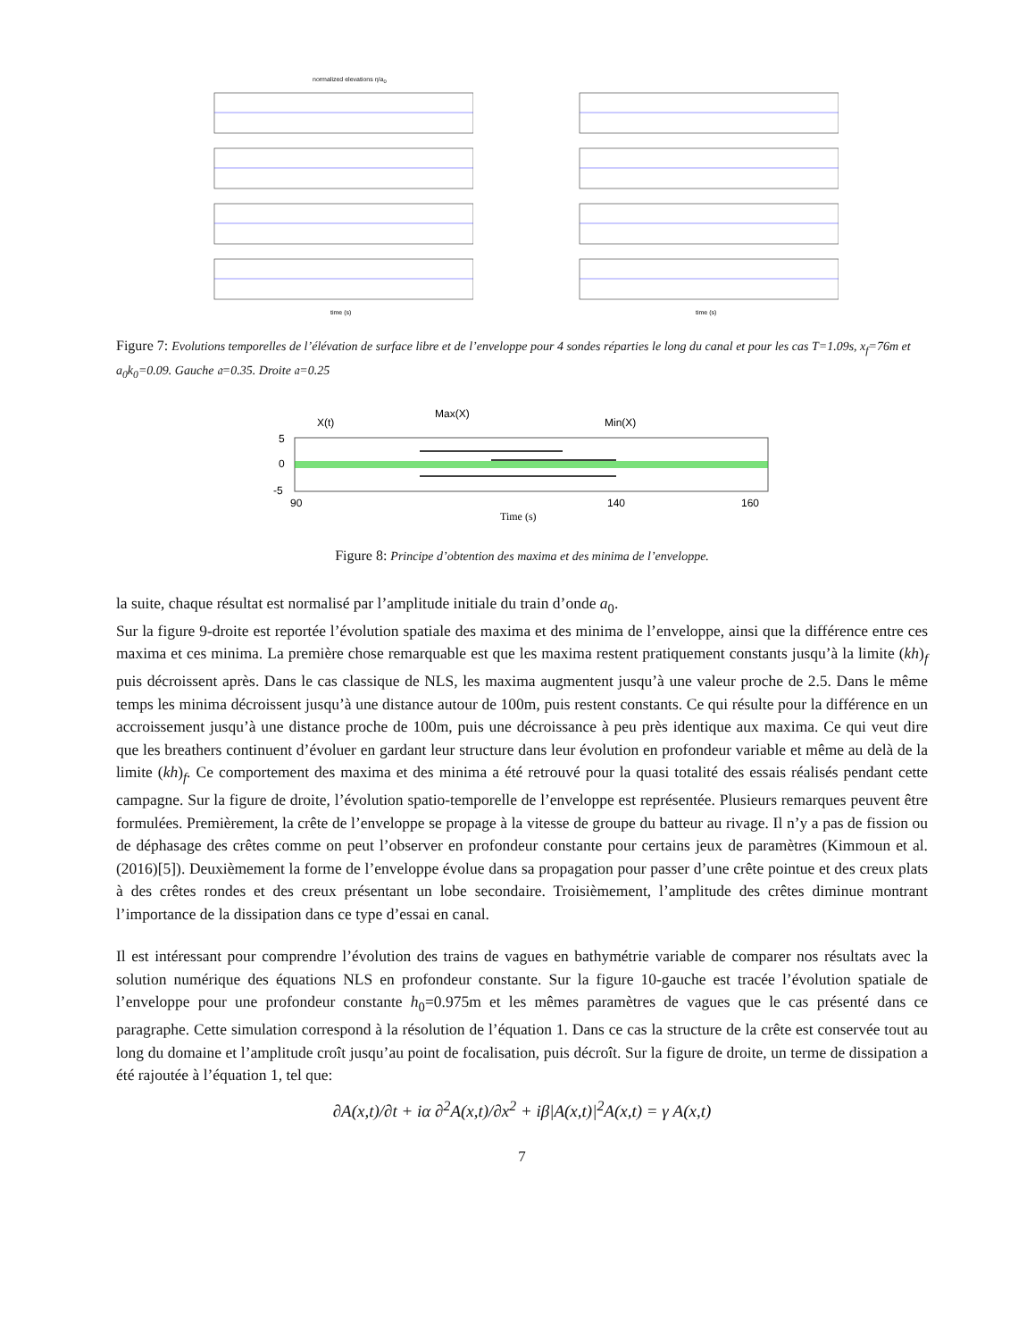normalized elevations η/a<sub>0</sub>
time (s)
time (s)
Figure 7: Evolutions temporelles de l’élévation de surface libre et de l’enveloppe pour 4 sondes réparties le long du canal et pour les cas T=1.09s, x<sub>f</sub>=76m et a<sub>0</sub>k<sub>0</sub>=0.09. Gauche 𝔞=0.35. Droite 𝔞=0.25
X(t)
Max(X)
Min(X)
5
0
-5
90
140
160
Time (s)
Figure 8: Principe d’obtention des maxima et des minima de l’enveloppe.
la suite, chaque résultat est normalisé par l’amplitude initiale du train d’onde a<sub>0</sub>.
Sur la figure 9-droite est reportée l’évolution spatiale des maxima et des minima de l’enveloppe, ainsi que la différence entre ces maxima et ces minima. La première chose remarquable est que les maxima restent pratiquement constants jusqu’à la limite (kh)<sub>f</sub> puis décroissent après. Dans le cas classique de NLS, les maxima augmentent jusqu’à une valeur proche de 2.5. Dans le même temps les minima décroissent jusqu’à une distance autour de 100m, puis restent constants. Ce qui résulte pour la différence en un accroissement jusqu’à une distance proche de 100m, puis une décroissance à peu près identique aux maxima. Ce qui veut dire que les breathers continuent d’évoluer en gardant leur structure dans leur évolution en profondeur variable et même au delà de la limite (kh)<sub>f</sub>. Ce comportement des maxima et des minima a été retrouvé pour la quasi totalité des essais réalisés pendant cette campagne. Sur la figure de droite, l’évolution spatio-temporelle de l’enveloppe est représentée. Plusieurs remarques peuvent être formulées. Premièrement, la crête de l’enveloppe se propage à la vitesse de groupe du batteur au rivage. Il n’y a pas de fission ou de déphasage des crêtes comme on peut l’observer en profondeur constante pour certains jeux de paramètres (Kimmoun et al.(2016)[5]). Deuxièmement la forme de l’enveloppe évolue dans sa propagation pour passer d’une crête pointue et des creux plats à des crêtes rondes et des creux présentant un lobe secondaire. Troisièmement, l’amplitude des crêtes diminue montrant l’importance de la dissipation dans ce type d’essai en canal.
Il est intéressant pour comprendre l’évolution des trains de vagues en bathymétrie variable de comparer nos résultats avec la solution numérique des équations NLS en profondeur constante. Sur la figure 10-gauche est tracée l’évolution spatiale de l’enveloppe pour une profondeur constante h<sub>0</sub>=0.975m et les mêmes paramètres de vagues que le cas présenté dans ce paragraphe. Cette simulation correspond à la résolution de l’équation 1. Dans ce cas la structure de la crête est conservée tout au long du domaine et l’amplitude croît jusqu’au point de focalisation, puis décroît. Sur la figure de droite, un terme de dissipation a été rajoutée à l’équation 1, tel que:
∂A(x,t)/∂t + iα ∂<sup>2</sup>A(x,t)/∂x<sup>2</sup> + iβ|A(x,t)|<sup>2</sup>A(x,t) = γ A(x,t)
7